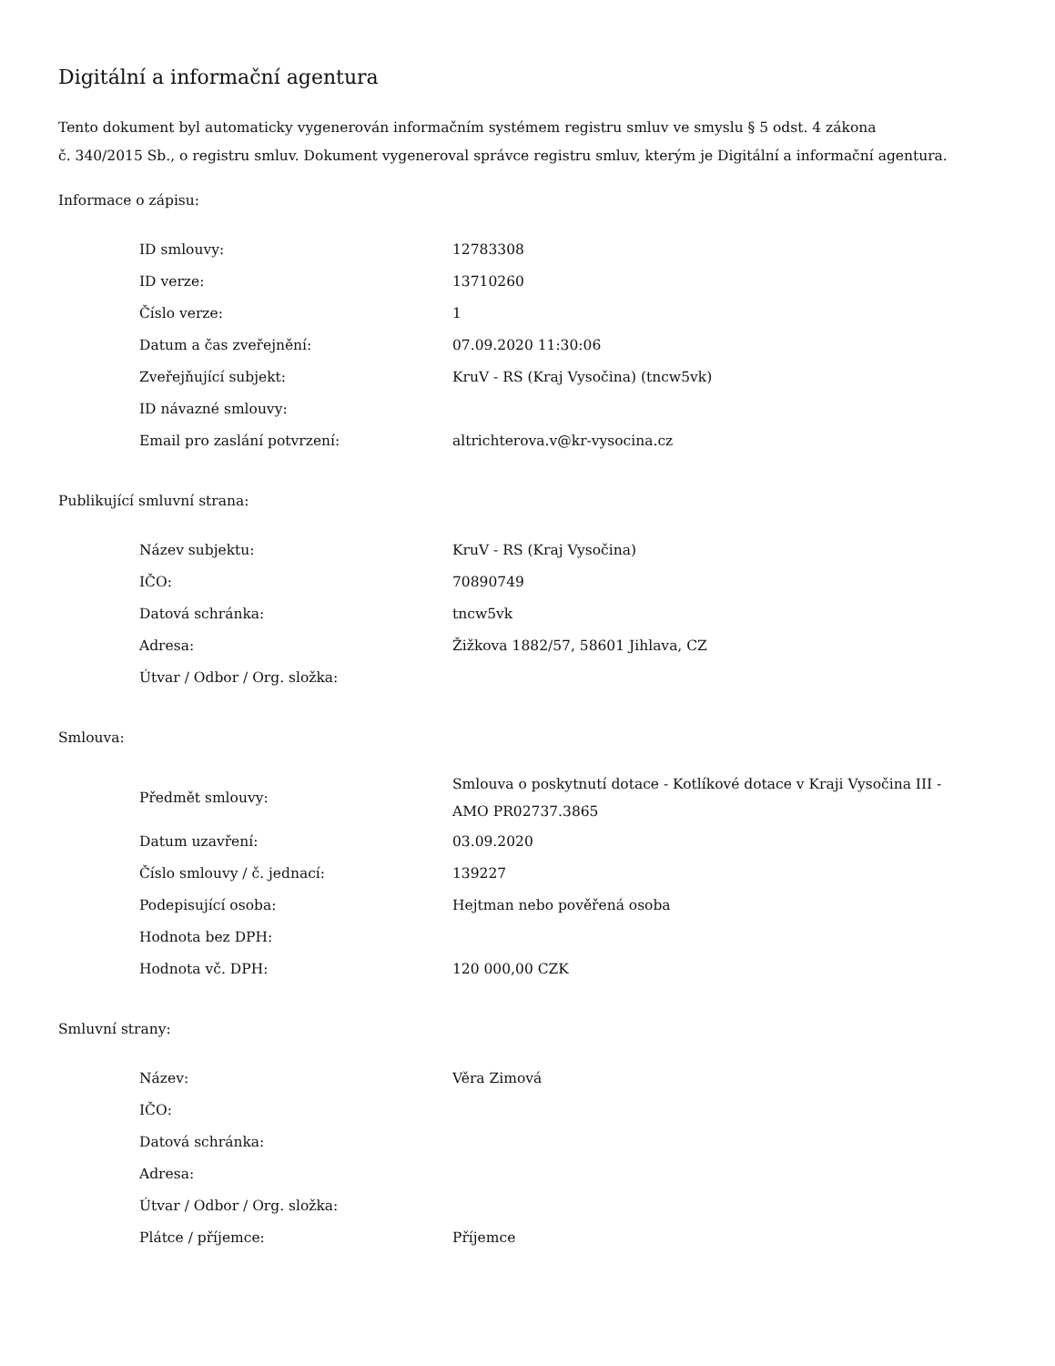Digitální a informační agentura
Tento dokument byl automaticky vygenerován informačním systémem registru smluv ve smyslu § 5 odst. 4 zákona
č. 340/2015 Sb., o registru smluv. Dokument vygeneroval správce registru smluv, kterým je Digitální a informační agentura.
Informace o zápisu:
| ID smlouvy: | 12783308 |
| ID verze: | 13710260 |
| Číslo verze: | 1 |
| Datum a čas zveřejnění: | 07.09.2020 11:30:06 |
| Zveřejňující subjekt: | KruV - RS (Kraj Vysočina) (tncw5vk) |
| ID návazné smlouvy: | |
| Email pro zaslání potvrzení: | altrichterova.v@kr-vysocina.cz |
Publikující smluvní strana:
| Název subjektu: | KruV - RS (Kraj Vysočina) |
| IČO: | 70890749 |
| Datová schránka: | tncw5vk |
| Adresa: | Žižkova 1882/57, 58601 Jihlava, CZ |
| Útvar / Odbor / Org. složka: | |
Smlouva:
| Předmět smlouvy: | Smlouva o poskytnutí dotace - Kotlíkové dotace v Kraji Vysočina III - AMO PR02737.3865 |
| Datum uzavření: | 03.09.2020 |
| Číslo smlouvy / č. jednací: | 139227 |
| Podepisující osoba: | Hejtman nebo pověřená osoba |
| Hodnota bez DPH: | |
| Hodnota vč. DPH: | 120 000,00 CZK |
Smluvní strany:
| Název: | Věra Zimová |
| IČO: | |
| Datová schránka: | |
| Adresa: | |
| Útvar / Odbor / Org. složka: | |
| Plátce / příjemce: | Příjemce |